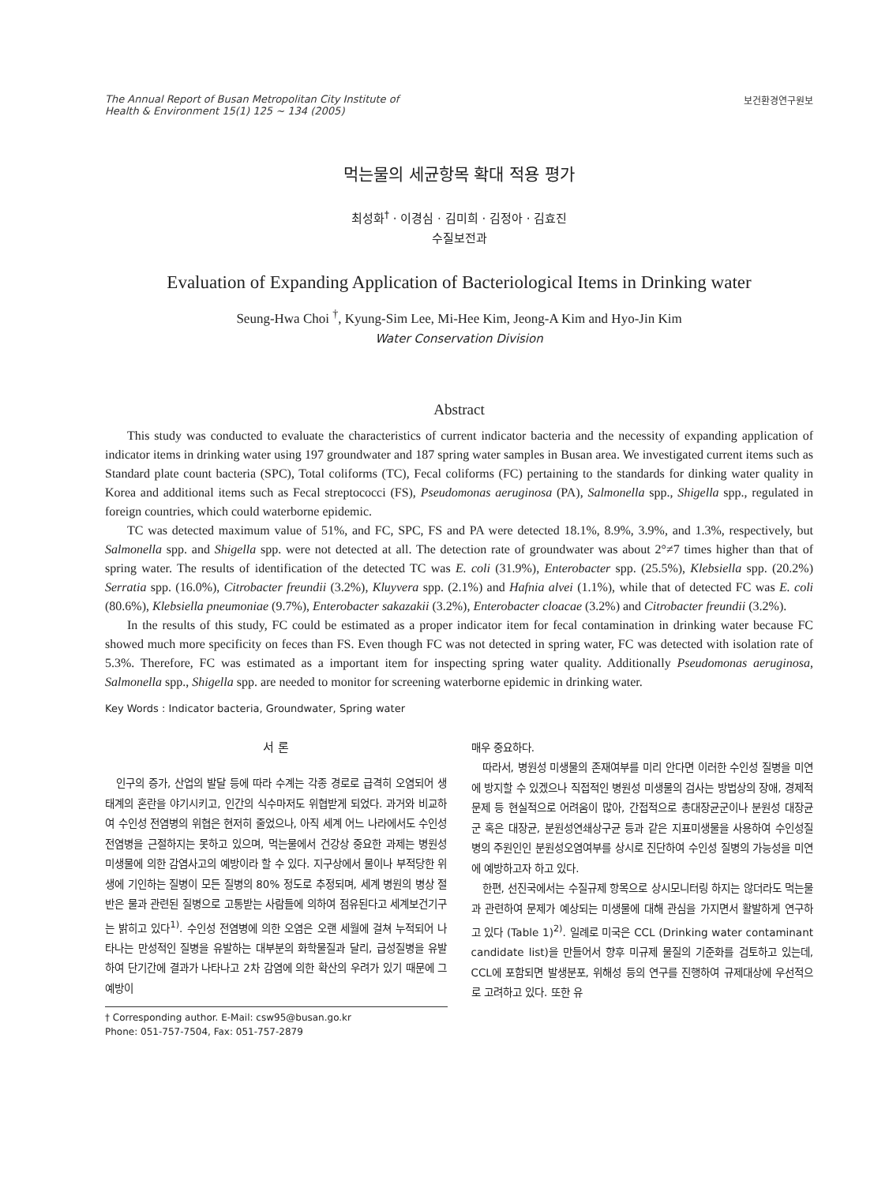The Annual Report of Busan Metropolitan City Institute of
Health & Environment 15(1) 125 ~ 134 (2005)
보건환경연구원보
먹는물의 세균항목 확대 적용 평가
최성화<sup>†</sup> · 이경심 · 김미희 · 김정아 · 김효진
수질보전과
Evaluation of Expanding Application of Bacteriological Items in Drinking water
Seung-Hwa Choi <sup>†</sup>, Kyung-Sim Lee, Mi-Hee Kim, Jeong-A Kim and Hyo-Jin Kim
Water Conservation Division
Abstract
This study was conducted to evaluate the characteristics of current indicator bacteria and the necessity of expanding application of indicator items in drinking water using 197 groundwater and 187 spring water samples in Busan area. We investigated current items such as Standard plate count bacteria (SPC), Total coliforms (TC), Fecal coliforms (FC) pertaining to the standards for dinking water quality in Korea and additional items such as Fecal streptococci (FS), Pseudomonas aeruginosa (PA), Salmonella spp., Shigella spp., regulated in foreign countries, which could waterborne epidemic.
TC was detected maximum value of 51%, and FC, SPC, FS and PA were detected 18.1%, 8.9%, 3.9%, and 1.3%, respectively, but Salmonella spp. and Shigella spp. were not detected at all. The detection rate of groundwater was about 2°≠7 times higher than that of spring water. The results of identification of the detected TC was E. coli (31.9%), Enterobacter spp. (25.5%), Klebsiella spp. (20.2%) Serratia spp. (16.0%), Citrobacter freundii (3.2%), Kluyvera spp. (2.1%) and Hafnia alvei (1.1%), while that of detected FC was E. coli (80.6%), Klebsiella pneumoniae (9.7%), Enterobacter sakazakii (3.2%), Enterobacter cloacae (3.2%) and Citrobacter freundii (3.2%).
In the results of this study, FC could be estimated as a proper indicator item for fecal contamination in drinking water because FC showed much more specificity on feces than FS. Even though FC was not detected in spring water, FC was detected with isolation rate of 5.3%. Therefore, FC was estimated as a important item for inspecting spring water quality. Additionally Pseudomonas aeruginosa, Salmonella spp., Shigella spp. are needed to monitor for screening waterborne epidemic in drinking water.
Key Words : Indicator bacteria, Groundwater, Spring water
서 론
인구의 증가, 산업의 발달 등에 따라 수계는 각종 경로로 급격히 오염되어 생태계의 혼란을 야기시키고, 인간의 식수마저도 위협받게 되었다. 과거와 비교하여 수인성 전염병의 위협은 현저히 줄었으나, 아직 세계 어느 나라에서도 수인성 전염병을 근절하지는 못하고 있으며, 먹는물에서 건강상 중요한 과제는 병원성 미생물에 의한 감염사고의 예방이라 할 수 있다. 지구상에서 물이나 부적당한 위생에 기인하는 질병이 모든 질병의 80% 정도로 추정되며, 세계 병원의 병상 절반은 물과 관련된 질병으로 고통받는 사람들에 의하여 점유된다고 세계보건기구는 밝히고 있다<sup>1)</sup>. 수인성 전염병에 의한 오염은 오랜 세월에 걸쳐 누적되어 나타나는 만성적인 질병을 유발하는 대부분의 화학물질과 달리, 급성질병을 유발하여 단기간에 결과가 나타나고 2차 감염에 의한 확산의 우려가 있기 때문에 그 예방이
† Corresponding author. E-Mail: csw95@busan.go.kr
Phone: 051-757-7504, Fax: 051-757-2879
매우 중요하다.
따라서, 병원성 미생물의 존재여부를 미리 안다면 이러한 수인성 질병을 미연에 방지할 수 있겠으나 직접적인 병원성 미생물의 검사는 방법상의 장애, 경제적 문제 등 현실적으로 어려움이 많아, 간접적으로 총대장균군이나 분원성 대장균군 혹은 대장균, 분원성연쇄상구균 등과 같은 지표미생물을 사용하여 수인성질병의 주원인인 분원성오염여부를 상시로 진단하여 수인성 질병의 가능성을 미연에 예방하고자 하고 있다.
한편, 선진국에서는 수질규제 항목으로 상시모니터링 하지는 않더라도 먹는물과 관련하여 문제가 예상되는 미생물에 대해 관심을 가지면서 활발하게 연구하고 있다 (Table 1)<sup>2)</sup>. 일례로 미국은 CCL (Drinking water contaminant candidate list)을 만들어서 향후 미규제 물질의 기준화를 검토하고 있는데, CCL에 포함되면 발생분포, 위해성 등의 연구를 진행하여 규제대상에 우선적으로 고려하고 있다. 또한 유